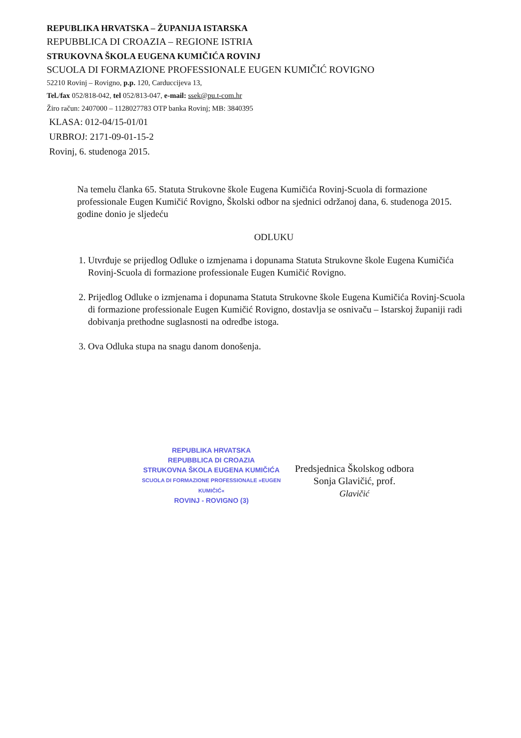REPUBLIKA HRVATSKA – ŽUPANIJA ISTARSKA
REPUBBLICA DI CROAZIA – REGIONE ISTRIA
STRUKOVNA ŠKOLA EUGENA KUMIČIĆA ROVINJ
SCUOLA DI FORMAZIONE PROFESSIONALE EUGEN KUMIČIĆ ROVIGNO
52210 Rovinj – Rovigno, p.p. 120, Carduccijeva 13,
Tel./fax 052/818-042, tel 052/813-047, e-mail: ssek@pu.t-com.hr
Žiro račun: 2407000 – 1128027783 OTP banka Rovinj; MB: 3840395
KLASA: 012-04/15-01/01
URBROJ: 2171-09-01-15-2
Rovinj, 6. studenoga 2015.
Na temelu članka 65. Statuta Strukovne škole Eugena Kumičića Rovinj-Scuola di formazione professionale Eugen Kumičić Rovigno, Školski odbor na sjednici održanoj dana, 6. studenoga 2015. godine donio je sljedeću
ODLUKU
1. Utvrđuje se prijedlog Odluke o izmjenama i dopunama Statuta Strukovne škole Eugena Kumičića Rovinj-Scuola di formazione professionale Eugen Kumičić Rovigno.
2. Prijedlog Odluke o izmjenama i dopunama Statuta Strukovne škole Eugena Kumičića Rovinj-Scuola di formazione professionale Eugen Kumičić Rovigno, dostavlja se osnivaču – Istarskoj županiji radi dobivanja prethodne suglasnosti na odredbe istoga.
3. Ova Odluka stupa na snagu danom donošenja.
REPUBLIKA HRVATSKA
REPUBBLICA DI CROAZIA
STRUKOVNA ŠKOLA EUGENA KUMIČIĆA
SCUOLA DI FORMAZIONE PROFESSIONALE »EUGEN KUMIČIĆ«
ROVINJ - ROVIGNO (3)
Predsjednica Školskog odbora
Sonja Glavičić, prof.
Glavičić